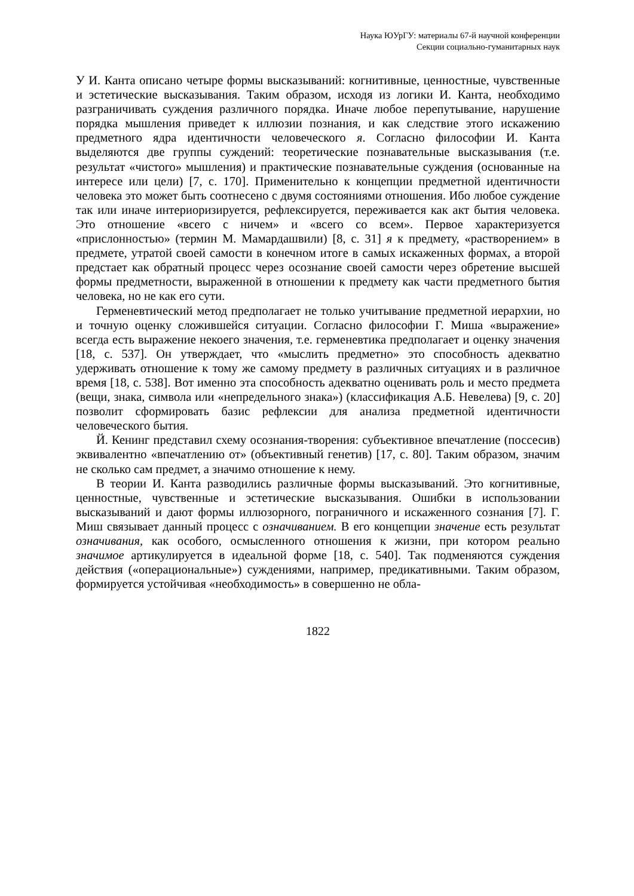Наука ЮУрГУ: материалы 67-й научной конференции
Секции социально-гуманитарных наук
У И. Канта описано четыре формы высказываний: когнитивные, ценностные, чувственные и эстетические высказывания. Таким образом, исходя из логики И. Канта, необходимо разграничивать суждения различного порядка. Иначе любое перепутывание, нарушение порядка мышления приведет к иллюзии познания, и как следствие этого искажению предметного ядра идентичности человеческого я. Согласно философии И. Канта выделяются две группы суждений: теоретические познавательные высказывания (т.е. результат «чистого» мышления) и практические познавательные суждения (основанные на интересе или цели) [7, с. 170]. Применительно к концепции предметной идентичности человека это может быть соотнесено с двумя состояниями отношения. Ибо любое суждение так или иначе интериоризируется, рефлексируется, переживается как акт бытия человека. Это отношение «всего с ничем» и «всего со всем». Первое характеризуется «прислонностью» (термин М. Мамардашвили) [8, с. 31] я к предмету, «растворением» в предмете, утратой своей самости в конечном итоге в самых искаженных формах, а второй предстает как обратный процесс через осознание своей самости через обретение высшей формы предметности, выраженной в отношении к предмету как части предметного бытия человека, но не как его сути.
Герменевтический метод предполагает не только учитывание предметной иерархии, но и точную оценку сложившейся ситуации. Согласно философии Г. Миша «выражение» всегда есть выражение некоего значения, т.е. герменевтика предполагает и оценку значения [18, с. 537]. Он утверждает, что «мыслить предметно» это способность адекватно удерживать отношение к тому же самому предмету в различных ситуациях и в различное время [18, с. 538]. Вот именно эта способность адекватно оценивать роль и место предмета (вещи, знака, символа или «непредельного знака») (классификация А.Б. Невелева) [9, с. 20] позволит сформировать базис рефлексии для анализа предметной идентичности человеческого бытия.
Й. Кенинг представил схему осознания-творения: субъективное впечатление (поссесив) эквивалентно «впечатлению от» (объективный генетив) [17, с. 80]. Таким образом, значим не сколько сам предмет, а значимо отношение к нему.
В теории И. Канта разводились различные формы высказываний. Это когнитивные, ценностные, чувственные и эстетические высказывания. Ошибки в использовании высказываний и дают формы иллюзорного, пограничного и искаженного сознания [7]. Г. Миш связывает данный процесс с означиванием. В его концепции значение есть результат означивания, как особого, осмысленного отношения к жизни, при котором реально значимое артикулируется в идеальной форме [18, с. 540]. Так подменяются суждения действия («операциональные») суждениями, например, предикативными. Таким образом, формируется устойчивая «необходимость» в совершенно не обла-
1822